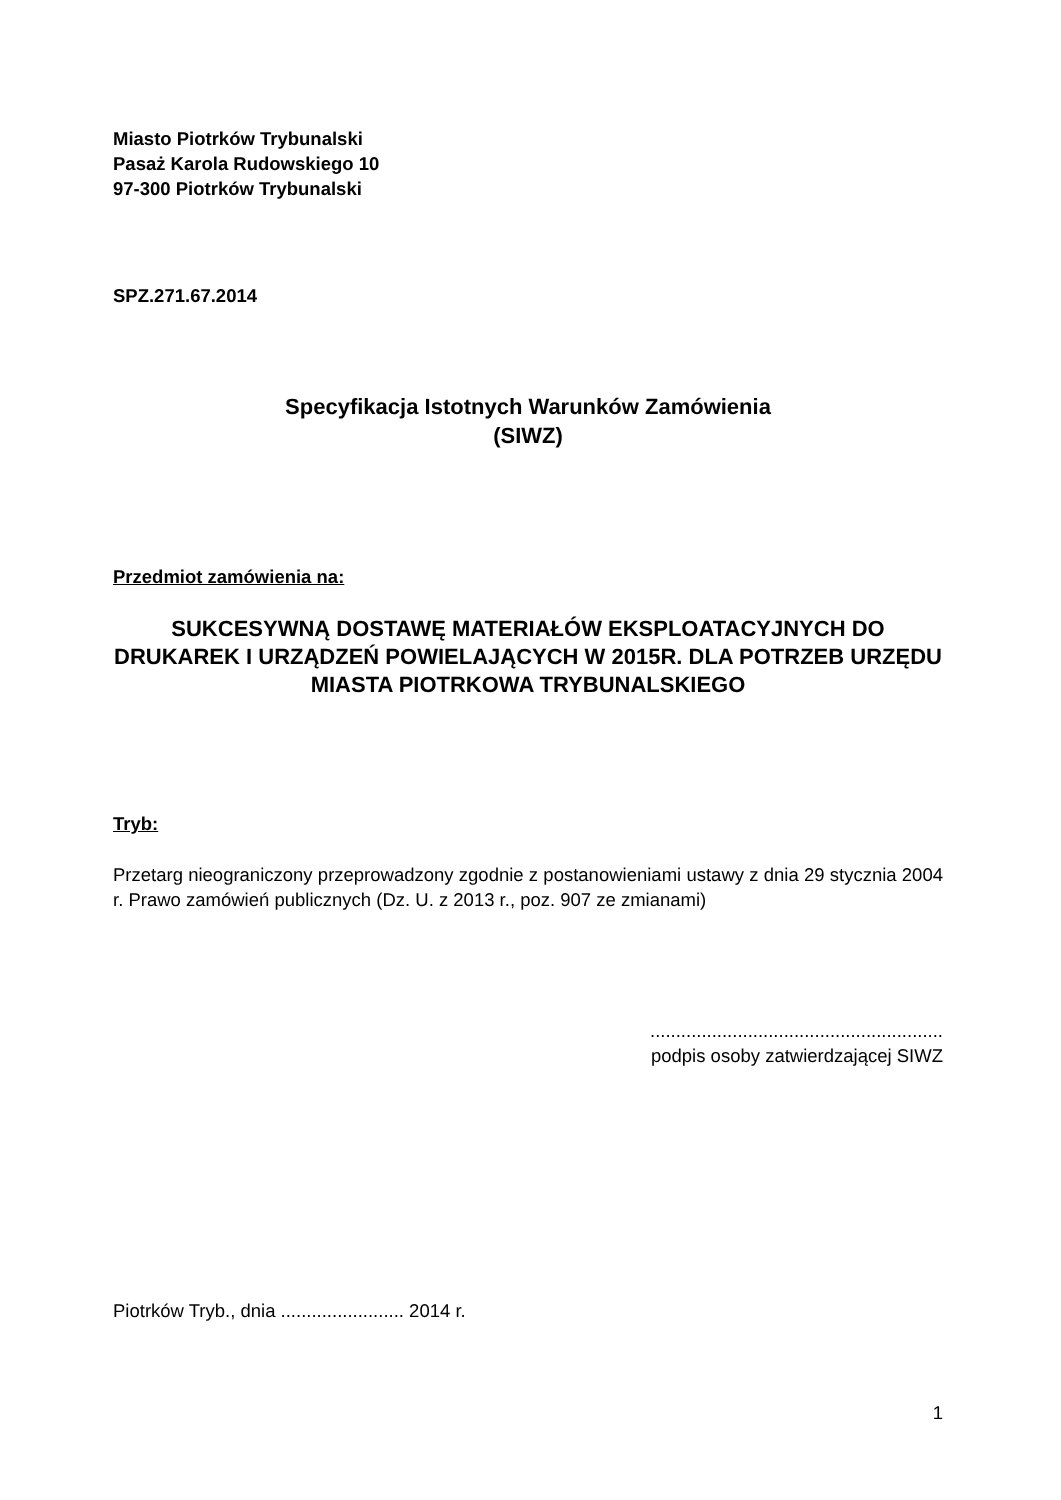Miasto Piotrków Trybunalski
Pasaż Karola Rudowskiego 10
97-300 Piotrków Trybunalski
SPZ.271.67.2014
Specyfikacja Istotnych Warunków Zamówienia
(SIWZ)
Przedmiot zamówienia na:
SUKCESYWNĄ DOSTAWĘ MATERIAŁÓW EKSPLOATACYJNYCH DO DRUKAREK I URZĄDZEŃ POWIELAJĄCYCH W 2015R. DLA POTRZEB URZĘDU MIASTA PIOTRKOWA TRYBUNALSKIEGO
Tryb:
Przetarg nieograniczony przeprowadzony zgodnie z postanowieniami ustawy z dnia 29 stycznia 2004 r. Prawo zamówień publicznych (Dz. U. z 2013 r., poz. 907 ze zmianami)
.........................................................
podpis osoby zatwierdzającej SIWZ
Piotrków Tryb., dnia ........................ 2014 r.
1